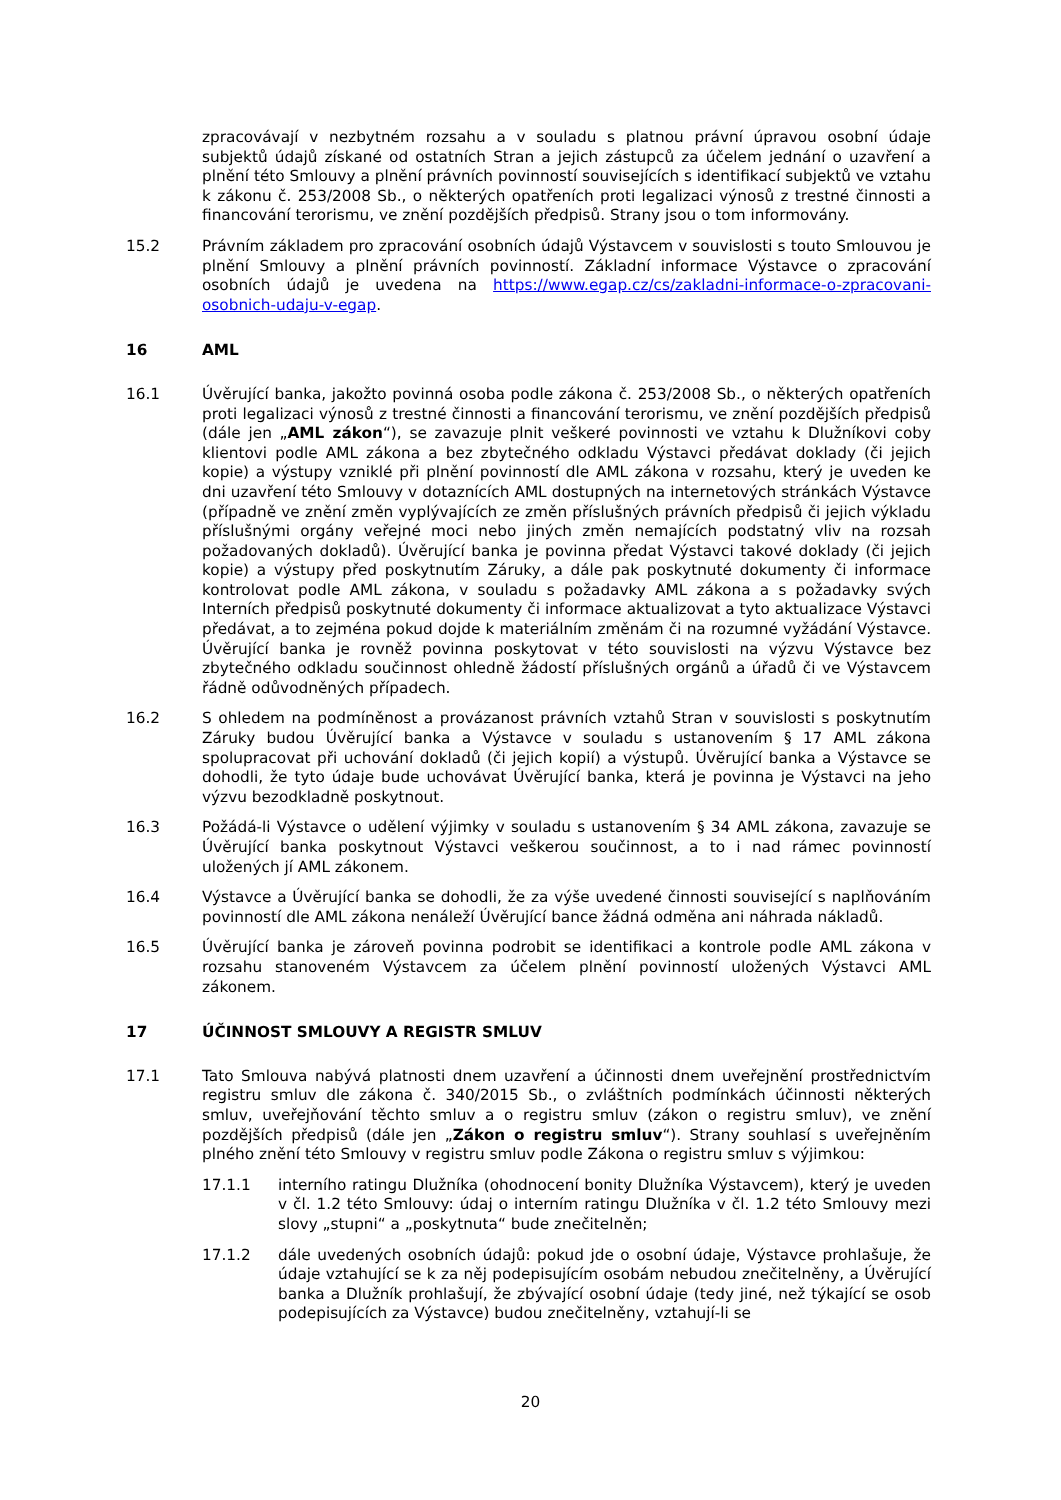zpracovávají v nezbytném rozsahu a v souladu s platnou právní úpravou osobní údaje subjektů údajů získané od ostatních Stran a jejich zástupců za účelem jednání o uzavření a plnění této Smlouvy a plnění právních povinností souvisejících s identifikací subjektů ve vztahu k zákonu č. 253/2008 Sb., o některých opatřeních proti legalizaci výnosů z trestné činnosti a financování terorismu, ve znění pozdějších předpisů. Strany jsou o tom informovány.
15.2 Právním základem pro zpracování osobních údajů Výstavcem v souvislosti s touto Smlouvou je plnění Smlouvy a plnění právních povinností. Základní informace Výstavce o zpracování osobních údajů je uvedena na https://www.egap.cz/cs/zakladni-informace-o-zpracovani-osobnich-udaju-v-egap.
16 AML
16.1 Úvěrující banka, jakožto povinná osoba podle zákona č. 253/2008 Sb., o některých opatřeních proti legalizaci výnosů z trestné činnosti a financování terorismu, ve znění pozdějších předpisů (dále jen „AML zákon“), se zavazuje plnit veškeré povinnosti ve vztahu k Dlužníkovi coby klientovi podle AML zákona a bez zbytečného odkladu Výstavci předávat doklady (či jejich kopie) a výstupy vzniklé při plnění povinností dle AML zákona v rozsahu, který je uveden ke dni uzavření této Smlouvy v dotaznících AML dostupných na internetových stránkách Výstavce (případně ve znění změn vyplývajících ze změn příslušných právních předpisů či jejich výkladu příslušnými orgány veřejné moci nebo jiných změn nemajících podstatný vliv na rozsah požadovaných dokladů). Úvěrující banka je povinna předat Výstavci takové doklady (či jejich kopie) a výstupy před poskytnutím Záruky, a dále pak poskytnuté dokumenty či informace kontrolovat podle AML zákona, v souladu s požadavky AML zákona a s požadavky svých Interních předpisů poskytnuté dokumenty či informace aktualizovat a tyto aktualizace Výstavci předávat, a to zejména pokud dojde k materiálním změnám či na rozumné vyžádání Výstavce. Úvěrující banka je rovněž povinna poskytovat v této souvislosti na výzvu Výstavce bez zbytečného odkladu součinnost ohledně žádostí příslušných orgánů a úřadů či ve Výstavcem řádně odůvodněných případech.
16.2 S ohledem na podmíněnost a provázanost právních vztahů Stran v souvislosti s poskytnutím Záruky budou Úvěrující banka a Výstavce v souladu s ustanovením § 17 AML zákona spolupracovat při uchování dokladů (či jejich kopií) a výstupů. Úvěrující banka a Výstavce se dohodli, že tyto údaje bude uchovávat Úvěrující banka, která je povinna je Výstavci na jeho výzvu bezodkladně poskytnout.
16.3 Požádá-li Výstavce o udělení výjimky v souladu s ustanovením § 34 AML zákona, zavazuje se Úvěrující banka poskytnout Výstavci veškerou součinnost, a to i nad rámec povinností uložených jí AML zákonem.
16.4 Výstavce a Úvěrující banka se dohodli, že za výše uvedené činnosti související s naplňováním povinností dle AML zákona nenáleží Úvěrující bance žádná odměna ani náhrada nákladů.
16.5 Úvěrující banka je zároveň povinna podrobit se identifikaci a kontrole podle AML zákona v rozsahu stanoveném Výstavcem za účelem plnění povinností uložených Výstavci AML zákonem.
17 ÚČINNOST SMLOUVY A REGISTR SMLUV
17.1 Tato Smlouva nabývá platnosti dnem uzavření a účinnosti dnem uveřejnění prostřednictvím registru smluv dle zákona č. 340/2015 Sb., o zvláštních podmínkách účinnosti některých smluv, uveřejňování těchto smluv a o registru smluv (zákon o registru smluv), ve znění pozdějších předpisů (dále jen „Zákon o registru smluv“). Strany souhlasí s uveřejněním plného znění této Smlouvy v registru smluv podle Zákona o registru smluv s výjimkou:
17.1.1 interního ratingu Dlužníka (ohodnocení bonity Dlužníka Výstavcem), který je uveden v čl. 1.2 této Smlouvy: údaj o interním ratingu Dlužníka v čl. 1.2 této Smlouvy mezi slovy „stupni“ a „poskytnuta“ bude znečitelněn;
17.1.2 dále uvedených osobních údajů: pokud jde o osobní údaje, Výstavce prohlašuje, že údaje vztahující se k za něj podepisujícím osobám nebudou znečitelněny, a Úvěrující banka a Dlužník prohlašují, že zbývající osobní údaje (tedy jiné, než týkající se osob podepisujících za Výstavce) budou znečitelněny, vztahují-li se
20